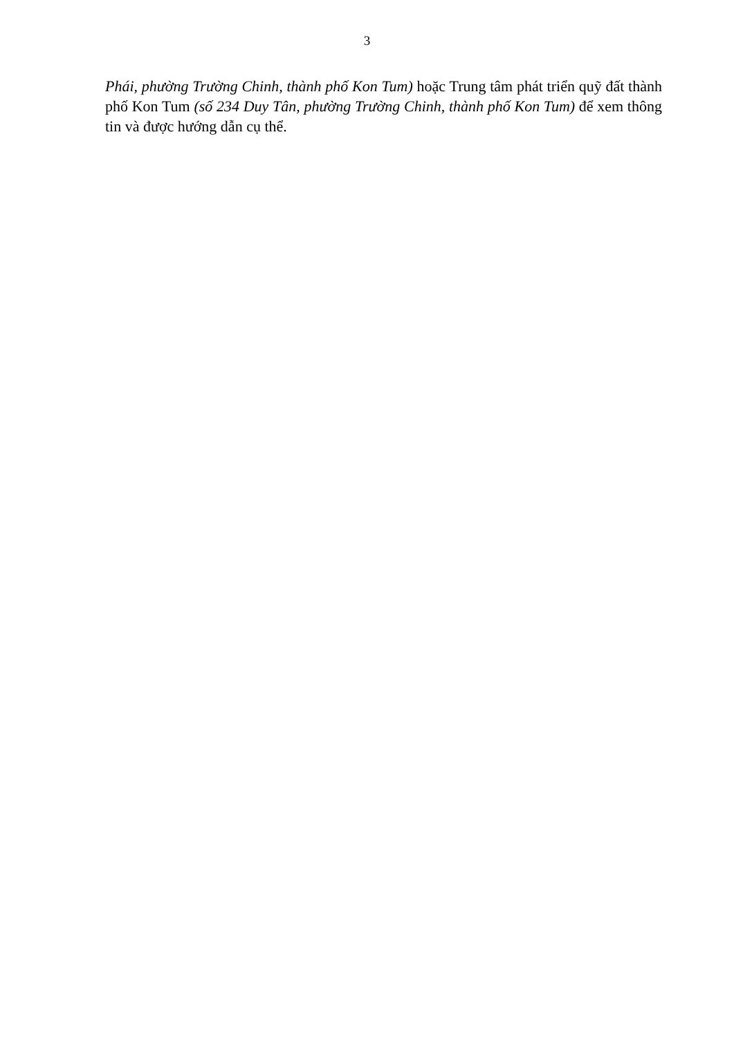3
Phái, phường Trường Chinh, thành phố Kon Tum) hoặc Trung tâm phát triển quỹ đất thành phố Kon Tum (số 234 Duy Tân, phường Trường Chinh, thành phố Kon Tum) để xem thông tin và được hướng dẫn cụ thể.